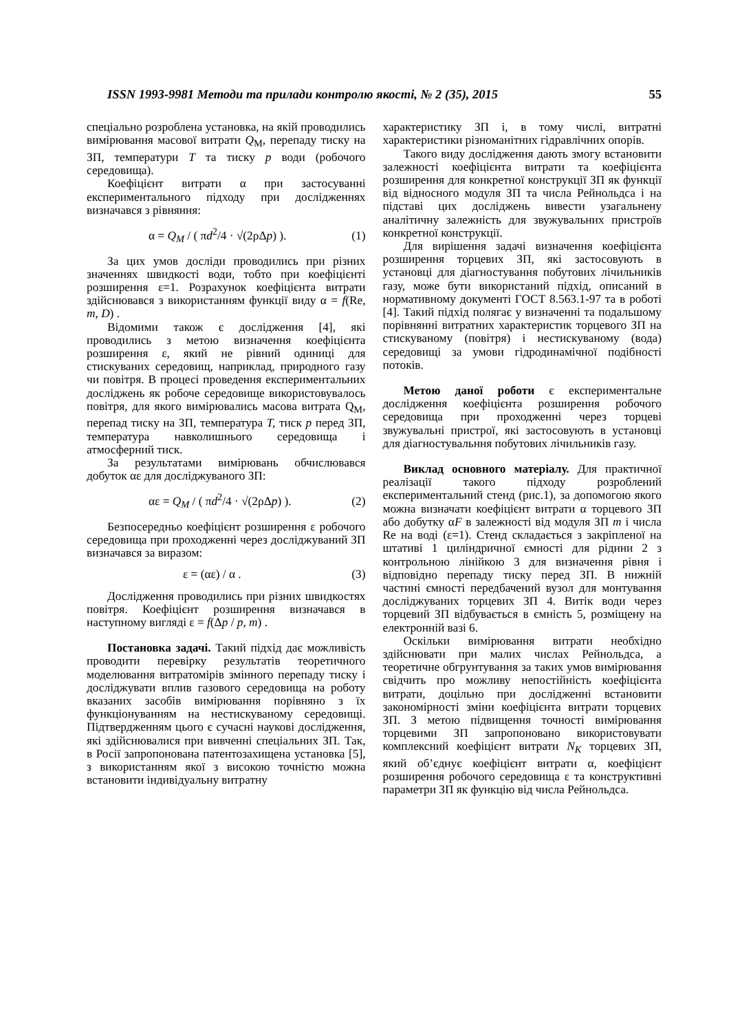ISSN 1993-9981 Методи та прилади контролю якості, № 2 (35), 2015 55
спеціально розроблена установка, на якій проводились вимірювання масової витрати Q<sub>М</sub>, перепаду тиску на ЗП, температури T та тиску p води (робочого середовища).
Коефіцієнт витрати α при застосуванні експериментального підходу при дослідженнях визначався з рівняння:
α = Q<sub>M</sub> / ( πd<sup>2</sup>/4 · √(2ρΔp) ). (1)
За цих умов досліди проводились при різних значеннях швидкості води, тобто при коефіцієнті розширення ε=1. Розрахунок коефіцієнта витрати здійснювався з використанням функції виду α = f(Re, m, D) .
Відомими також є дослідження [4], які проводились з метою визначення коефіцієнта розширення ε, який не рівний одиниці для стискуваних середовищ, наприклад, природного газу чи повітря. В процесі проведення експериментальних досліджень як робоче середовище використовувалось повітря, для якого вимірювались масова витрата Q<sub>M</sub>, перепад тиску на ЗП, температура T, тиск p перед ЗП, температура навколишнього середовища і атмосферний тиск.
За результатами вимірювань обчислювався добуток αε для досліджуваного ЗП:
αε = Q<sub>M</sub> / ( πd<sup>2</sup>/4 · √(2ρΔp) ). (2)
Безпосередньо коефіцієнт розширення ε робочого середовища при проходженні через досліджуваний ЗП визначався за виразом:
ε = (αε) / α . (3)
Дослідження проводились при різних швидкостях повітря. Коефіцієнт розширення визначався в наступному вигляді ε = f(Δp / p, m) .
Постановка задачі. Такий підхід дає можливість проводити перевірку результатів теоретичного моделювання витратомірів змінного перепаду тиску і досліджувати вплив газового середовища на роботу вказаних засобів вимірювання порівняно з їх функціонуванням на нестискуваному середовищі. Підтвердженням цього є сучасні наукові дослідження, які здійснювалися при вивченні спеціальних ЗП. Так, в Росії запропонована патентозахищена установка [5], з використанням якої з високою точністю можна встановити індивідуальну витратну
характеристику ЗП і, в тому числі, витратні характеристики різноманітних гідравлічних опорів.
Такого виду дослідження дають змогу встановити залежності коефіцієнта витрати та коефіцієнта розширення для конкретної конструкції ЗП як функції від відносного модуля ЗП та числа Рейнольдса і на підставі цих досліджень вивести узагальнену аналітичну залежність для звужувальних пристроїв конкретної конструкції.
Для вирішення задачі визначення коефіцієнта розширення торцевих ЗП, які застосовують в установці для діагностування побутових лічильників газу, може бути використаний підхід, описаний в нормативному документі ГОСТ 8.563.1-97 та в роботі [4]. Такий підхід полягає у визначенні та подальшому порівнянні витратних характеристик торцевого ЗП на стискуваному (повітря) і нестискуваному (вода) середовищі за умови гідродинамічної подібності потоків.
Метою даної роботи є експериментальне дослідження коефіцієнта розширення робочого середовища при проходженні через торцеві звужувальні пристрої, які застосовують в установці для діагностувальння побутових лічильників газу.
Виклад основного матеріалу. Для практичної реалізації такого підходу розроблений експериментальний стенд (рис.1), за допомогою якого можна визначати коефіцієнт витрати α торцевого ЗП або добутку αF в залежності від модуля ЗП m і числа Re на воді (ε=1). Стенд складається з закріпленої на штативі 1 циліндричної ємності для рідини 2 з контрольною лінійкою 3 для визначення рівня і відповідно перепаду тиску перед ЗП. В нижній частині ємності передбачений вузол для монтування досліджуваних торцевих ЗП 4. Витік води через торцевий ЗП відбувається в ємність 5, розміщену на електронній вазі 6.
Оскільки вимірювання витрати необхідно здійснювати при малих числах Рейнольдса, а теоретичне обгрунтування за таких умов вимірювання свідчить про можливу непостійність коефіцієнта витрати, доцільно при дослідженні встановити закономірності зміни коефіцієнта витрати торцевих ЗП. З метою підвищення точності вимірювання торцевими ЗП запропоновано використовувати комплексний коефіцієнт витрати N<sub>K</sub> торцевих ЗП, який об’єднує коефіцієнт витрати α, коефіцієнт розширення робочого середовища ε та конструктивні параметри ЗП як функцію від числа Рейнольдса.